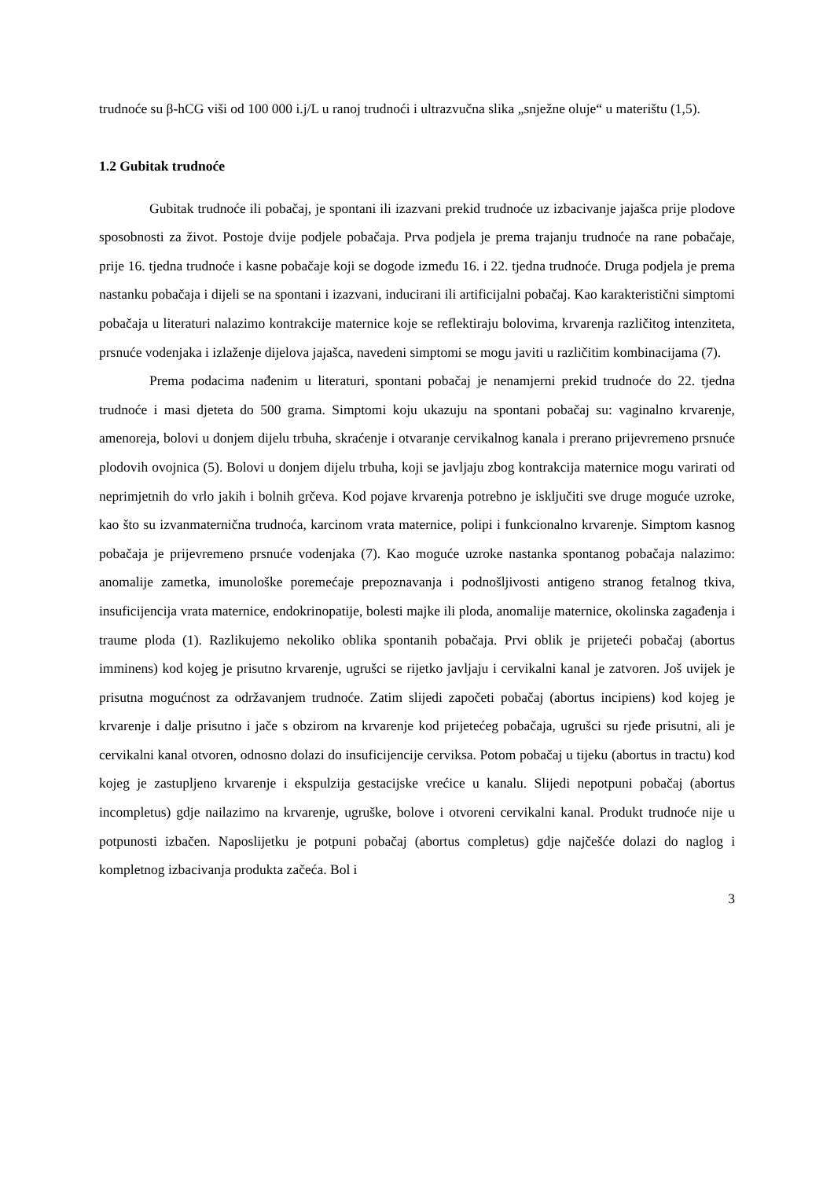trudnoće su β-hCG viši od 100 000 i.j/L u ranoj trudnoći i ultrazvučna slika „snježne oluje“ u materištu (1,5).
1.2 Gubitak trudnoće
Gubitak trudnoće ili pobačaj, je spontani ili izazvani prekid trudnoće uz izbacivanje jajašca prije plodove sposobnosti za život. Postoje dvije podjele pobačaja. Prva podjela je prema trajanju trudnoće na rane pobačaje, prije 16. tjedna trudnoće i kasne pobačaje koji se dogode između 16. i 22. tjedna trudnoće. Druga podjela je prema nastanku pobačaja i dijeli se na spontani i izazvani, inducirani ili artificijalni pobačaj. Kao karakteristični simptomi pobačaja u literaturi nalazimo kontrakcije maternice koje se reflektiraju bolovima, krvarenja različitog intenziteta, prsnuće vodenjaka i izlaženje dijelova jajašca, navedeni simptomi se mogu javiti u različitim kombinacijama (7).
Prema podacima nađenim u literaturi, spontani pobačaj je nenamjerni prekid trudnoće do 22. tjedna trudnoće i masi djeteta do 500 grama. Simptomi koju ukazuju na spontani pobačaj su: vaginalno krvarenje, amenoreja, bolovi u donjem dijelu trbuha, skraćenje i otvaranje cervikalnog kanala i prerano prijevremeno prsnuće plodovih ovojnica (5). Bolovi u donjem dijelu trbuha, koji se javljaju zbog kontrakcija maternice mogu varirati od neprimjetnih do vrlo jakih i bolnih grčeva. Kod pojave krvarenja potrebno je isključiti sve druge moguće uzroke, kao što su izvanmaternična trudnoća, karcinom vrata maternice, polipi i funkcionalno krvarenje. Simptom kasnog pobačaja je prijevremeno prsnuće vodenjaka (7). Kao moguće uzroke nastanka spontanog pobačaja nalazimo: anomalije zametka, imunološke poremećaje prepoznavanja i podnošljivosti antigeno stranog fetalnog tkiva, insuficijencija vrata maternice, endokrinopatije, bolesti majke ili ploda, anomalije maternice, okolinska zagađenja i traume ploda (1). Razlikujemo nekoliko oblika spontanih pobačaja. Prvi oblik je prijeteći pobačaj (abortus imminens) kod kojeg je prisutno krvarenje, ugrušci se rijetko javljaju i cervikalni kanal je zatvoren. Još uvijek je prisutna mogućnost za održavanjem trudnoće. Zatim slijedi započeti pobačaj (abortus incipiens) kod kojeg je krvarenje i dalje prisutno i jače s obzirom na krvarenje kod prijetećeg pobačaja, ugrušci su rjeđe prisutni, ali je cervikalni kanal otvoren, odnosno dolazi do insuficijencije cerviksa. Potom pobačaj u tijeku (abortus in tractu) kod kojeg je zastupljeno krvarenje i ekspulzija gestacijske vrećice u kanalu. Slijedi nepotpuni pobačaj (abortus incompletus) gdje nailazimo na krvarenje, ugruške, bolove i otvoreni cervikalni kanal. Produkt trudnoće nije u potpunosti izbačen. Naposlijetku je potpuni pobačaj (abortus completus) gdje najčešće dolazi do naglog i kompletnog izbacivanja produkta začeća. Bol i
3